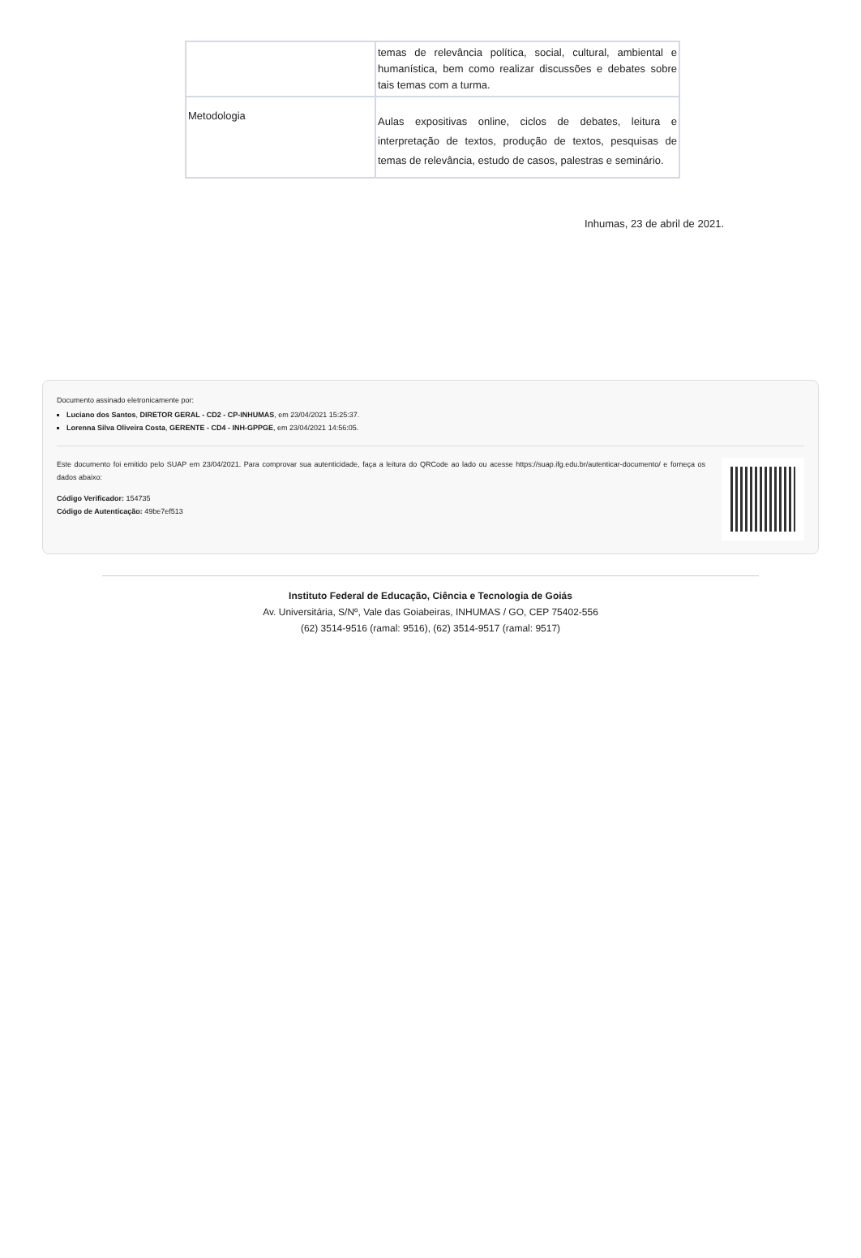| | temas de relevância política, social, cultural, ambiental e humanística, bem como realizar discussões e debates sobre tais temas com a turma. |
| Metodologia | Aulas expositivas online, ciclos de debates, leitura e interpretação de textos, produção de textos, pesquisas de temas de relevância, estudo de casos, palestras e seminário. |
Inhumas, 23 de abril de 2021.
Documento assinado eletronicamente por:
Luciano dos Santos, DIRETOR GERAL - CD2 - CP-INHUMAS, em 23/04/2021 15:25:37.
Lorenna Silva Oliveira Costa, GERENTE - CD4 - INH-GPPGE, em 23/04/2021 14:56:05.
Este documento foi emitido pelo SUAP em 23/04/2021. Para comprovar sua autenticidade, faça a leitura do QRCode ao lado ou acesse https://suap.ifg.edu.br/autenticar-documento/ e forneça os dados abaixo:
Código Verificador: 154735
Código de Autenticação: 49be7ef513
Instituto Federal de Educação, Ciência e Tecnologia de Goiás
Av. Universitária, S/Nº, Vale das Goiabeiras, INHUMAS / GO, CEP 75402-556
(62) 3514-9516 (ramal: 9516), (62) 3514-9517 (ramal: 9517)